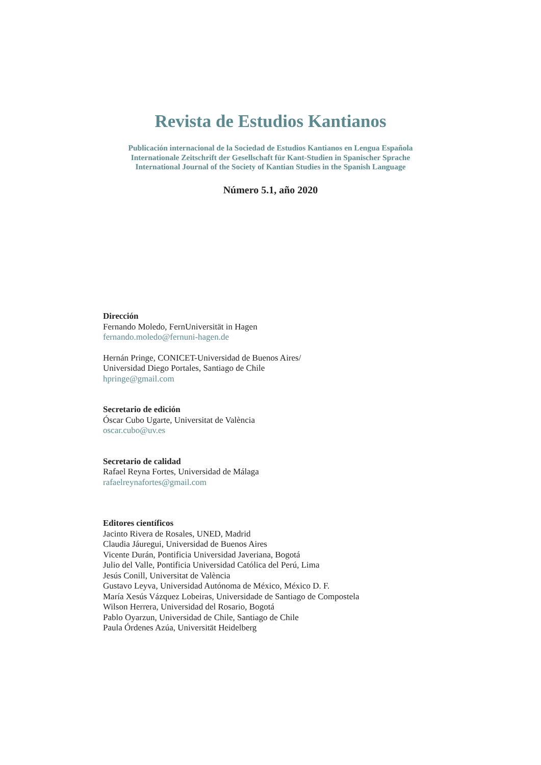Revista de Estudios Kantianos
Publicación internacional de la Sociedad de Estudios Kantianos en Lengua Española
Internationale Zeitschrift der Gesellschaft für Kant-Studien in Spanischer Sprache
International Journal of the Society of Kantian Studies in the Spanish Language
Número 5.1, año 2020
Dirección
Fernando Moledo, FernUniversität in Hagen
fernando.moledo@fernuni-hagen.de
Hernán Pringe, CONICET-Universidad de Buenos Aires/
Universidad Diego Portales, Santiago de Chile
hpringe@gmail.com
Secretario de edición
Óscar Cubo Ugarte, Universitat de València
oscar.cubo@uv.es
Secretario de calidad
Rafael Reyna Fortes, Universidad de Málaga
rafaelreynafortes@gmail.com
Editores científicos
Jacinto Rivera de Rosales, UNED, Madrid
Claudia Jáuregui, Universidad de Buenos Aires
Vicente Durán, Pontificia Universidad Javeriana, Bogotá
Julio del Valle, Pontificia Universidad Católica del Perú, Lima
Jesús Conill, Universitat de València
Gustavo Leyva, Universidad Autónoma de México, México D. F.
María Xesús Vázquez Lobeiras, Universidade de Santiago de Compostela
Wilson Herrera, Universidad del Rosario, Bogotá
Pablo Oyarzun, Universidad de Chile, Santiago de Chile
Paula Órdenes Azúa, Universität Heidelberg